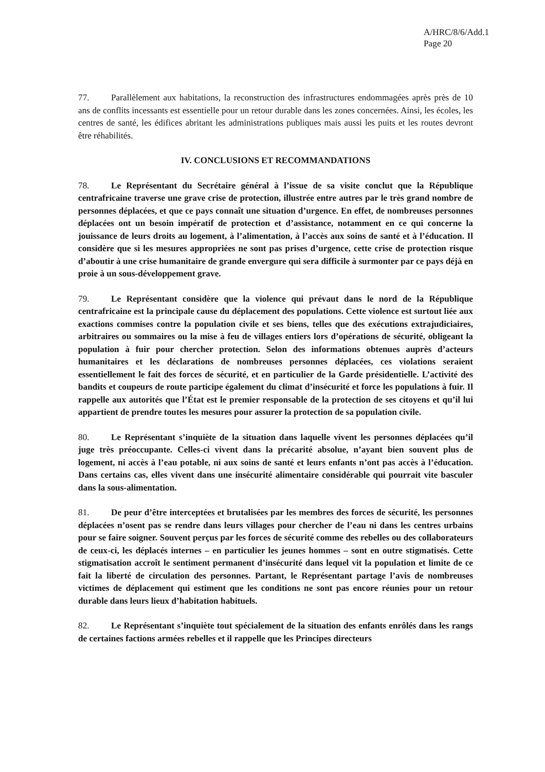A/HRC/8/6/Add.1
Page 20
77. Parallèlement aux habitations, la reconstruction des infrastructures endommagées après près de 10 ans de conflits incessants est essentielle pour un retour durable dans les zones concernées. Ainsi, les écoles, les centres de santé, les édifices abritant les administrations publiques mais aussi les puits et les routes devront être réhabilités.
IV. CONCLUSIONS ET RECOMMANDATIONS
78. Le Représentant du Secrétaire général à l’issue de sa visite conclut que la République centrafricaine traverse une grave crise de protection, illustrée entre autres par le très grand nombre de personnes déplacées, et que ce pays connaît une situation d’urgence. En effet, de nombreuses personnes déplacées ont un besoin impératif de protection et d’assistance, notamment en ce qui concerne la jouissance de leurs droits au logement, à l’alimentation, à l’accès aux soins de santé et à l’éducation. Il considère que si les mesures appropriées ne sont pas prises d’urgence, cette crise de protection risque d’aboutir à une crise humanitaire de grande envergure qui sera difficile à surmonter par ce pays déjà en proie à un sous-développement grave.
79. Le Représentant considère que la violence qui prévaut dans le nord de la République centrafricaine est la principale cause du déplacement des populations. Cette violence est surtout liée aux exactions commises contre la population civile et ses biens, telles que des exécutions extrajudiciaires, arbitraires ou sommaires ou la mise à feu de villages entiers lors d’opérations de sécurité, obligeant la population à fuir pour chercher protection. Selon des informations obtenues auprès d’acteurs humanitaires et les déclarations de nombreuses personnes déplacées, ces violations seraient essentiellement le fait des forces de sécurité, et en particulier de la Garde présidentielle. L’activité des bandits et coupeurs de route participe également du climat d’insécurité et force les populations à fuir. Il rappelle aux autorités que l’État est le premier responsable de la protection de ses citoyens et qu’il lui appartient de prendre toutes les mesures pour assurer la protection de sa population civile.
80. Le Représentant s’inquiète de la situation dans laquelle vivent les personnes déplacées qu’il juge très préoccupante. Celles-ci vivent dans la précarité absolue, n’ayant bien souvent plus de logement, ni accès à l’eau potable, ni aux soins de santé et leurs enfants n’ont pas accès à l’éducation. Dans certains cas, elles vivent dans une insécurité alimentaire considérable qui pourrait vite basculer dans la sous-alimentation.
81. De peur d’être interceptées et brutalisées par les membres des forces de sécurité, les personnes déplacées n’osent pas se rendre dans leurs villages pour chercher de l’eau ni dans les centres urbains pour se faire soigner. Souvent perçus par les forces de sécurité comme des rebelles ou des collaborateurs de ceux-ci, les déplacés internes – en particulier les jeunes hommes – sont en outre stigmatisés. Cette stigmatisation accroît le sentiment permanent d’insécurité dans lequel vit la population et limite de ce fait la liberté de circulation des personnes. Partant, le Représentant partage l’avis de nombreuses victimes de déplacement qui estiment que les conditions ne sont pas encore réunies pour un retour durable dans leurs lieux d’habitation habituels.
82. Le Représentant s’inquiète tout spécialement de la situation des enfants enrôlés dans les rangs de certaines factions armées rebelles et il rappelle que les Principes directeurs